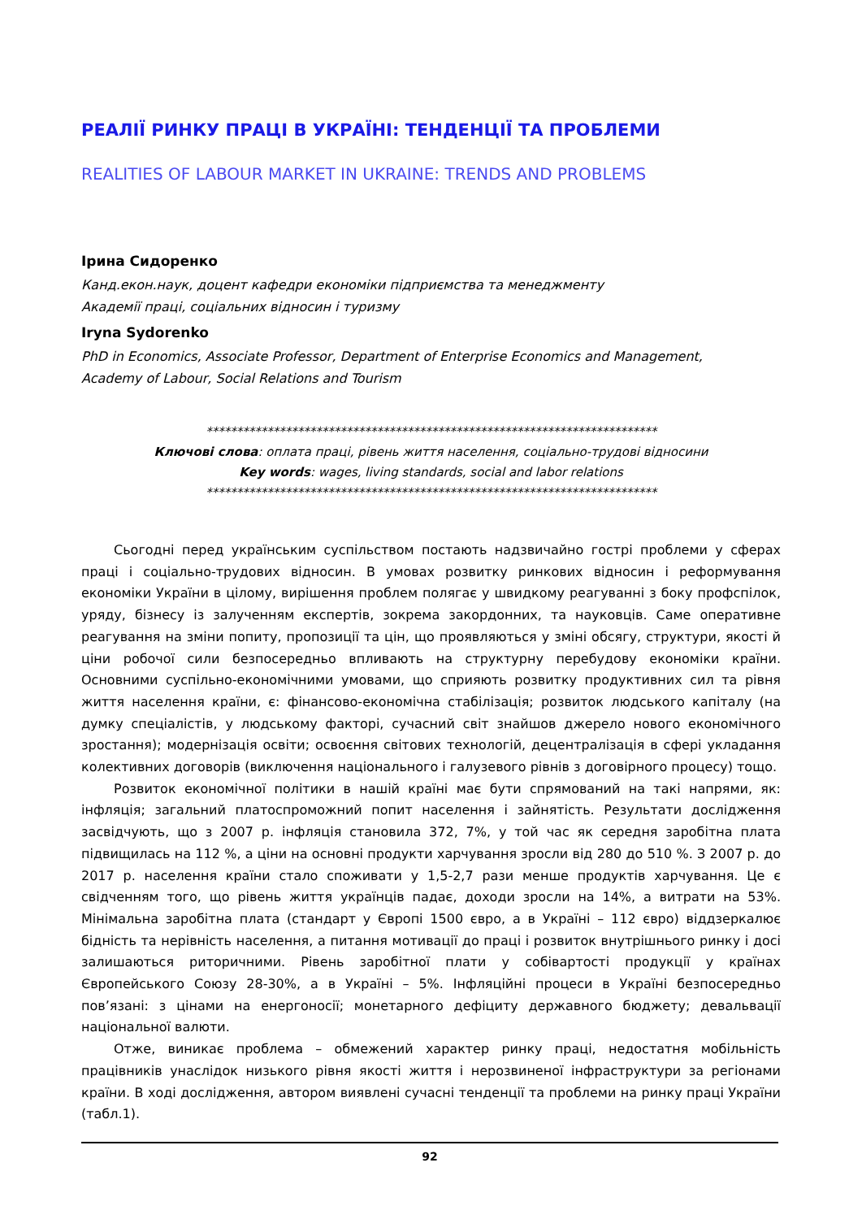РЕАЛІЇ РИНКУ ПРАЦІ В УКРАЇНІ: ТЕНДЕНЦІЇ ТА ПРОБЛЕМИ
REALITIES OF LABOUR MARKET IN UKRAINE: TRENDS AND PROBLEMS
Ірина Сидоренко
Канд.екон.наук, доцент кафедри економіки підприємства та менеджменту
Академії праці, соціальних відносин і туризму
Iryna Sydorenko
PhD in Economics, Associate Professor, Department of Enterprise Economics and Management,
Academy of Labour, Social Relations and Tourism
**************************************************************************
Ключові слова: оплата праці, рівень життя населення, соціально-трудові відносини
Key words: wages, living standards, social and labor relations
**************************************************************************
Сьогодні перед українським суспільством постають надзвичайно гострі проблеми у сферах праці і соціально-трудових відносин. В умовах розвитку ринкових відносин і реформування економіки України в цілому, вирішення проблем полягає у швидкому реагуванні з боку профспілок, уряду, бізнесу із залученням експертів, зокрема закордонних, та науковців. Саме оперативне реагування на зміни попиту, пропозиції та цін, що проявляються у зміні обсягу, структури, якості й ціни робочої сили безпосередньо впливають на структурну перебудову економіки країни. Основними суспільно-економічними умовами, що сприяють розвитку продуктивних сил та рівня життя населення країни, є: фінансово-економічна стабілізація; розвиток людського капіталу (на думку спеціалістів, у людському факторі, сучасний світ знайшов джерело нового економічного зростання); модернізація освіти; освоєння світових технологій, децентралізація в сфері укладання колективних договорів (виключення національного і галузевого рівнів з договірного процесу) тощо.
Розвиток економічної політики в нашій країні має бути спрямований на такі напрями, як: інфляція; загальний платоспроможний попит населення і зайнятість. Результати дослідження засвідчують, що з 2007 р. інфляція становила 372, 7%, у той час як середня заробітна плата підвищилась на 112 %, а ціни на основні продукти харчування зросли від 280 до 510 %. З 2007 р. до 2017 р. населення країни стало споживати у 1,5-2,7 рази менше продуктів харчування. Це є свідченням того, що рівень життя українців падає, доходи зросли на 14%, а витрати на 53%. Мінімальна заробітна плата (стандарт у Європі 1500 євро, а в Україні – 112 євро) віддзеркалює бідність та нерівність населення, а питання мотивації до праці і розвиток внутрішнього ринку і досі залишаються риторичними. Рівень заробітної плати у собівартості продукції у країнах Європейського Союзу 28-30%, а в Україні – 5%. Інфляційні процеси в Україні безпосередньо пов’язані: з цінами на енергоносії; монетарного дефіциту державного бюджету; девальвації національної валюти.
Отже, виникає проблема – обмежений характер ринку праці, недостатня мобільність працівників унаслідок низького рівня якості життя і нерозвиненої інфраструктури за регіонами країни. В ході дослідження, автором виявлені сучасні тенденції та проблеми на ринку праці України (табл.1).
92